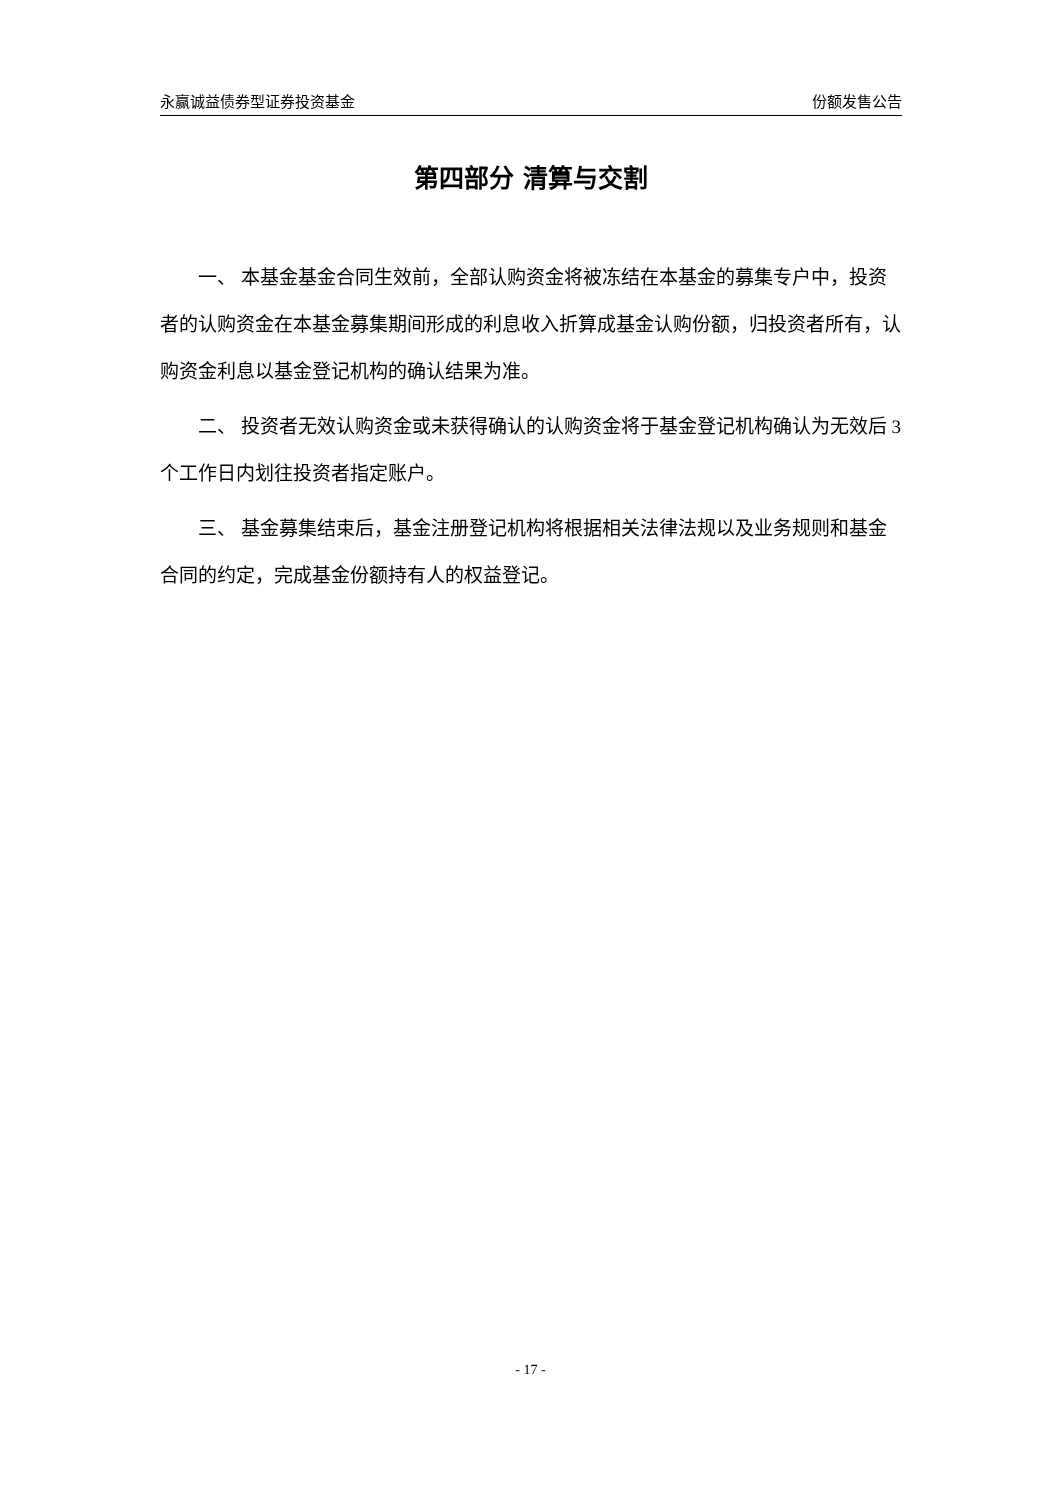永赢诚益债券型证券投资基金 份额发售公告
第四部分 清算与交割
一、 本基金基金合同生效前，全部认购资金将被冻结在本基金的募集专户中，投资者的认购资金在本基金募集期间形成的利息收入折算成基金认购份额，归投资者所有，认购资金利息以基金登记机构的确认结果为准。
二、 投资者无效认购资金或未获得确认的认购资金将于基金登记机构确认为无效后 3 个工作日内划往投资者指定账户。
三、 基金募集结束后，基金注册登记机构将根据相关法律法规以及业务规则和基金合同的约定，完成基金份额持有人的权益登记。
- 17 -